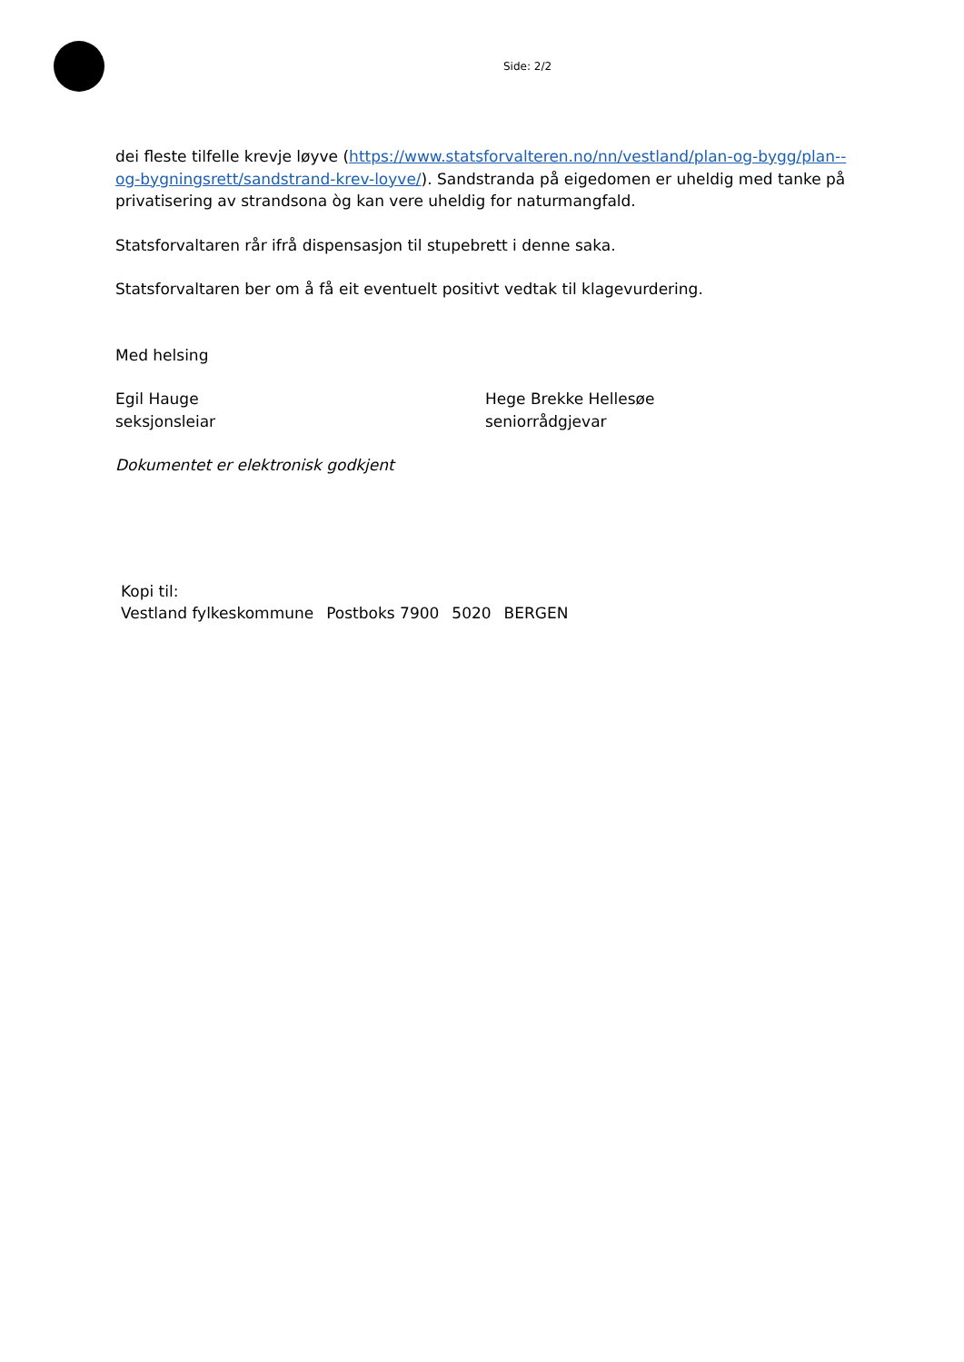Side: 2/2
dei fleste tilfelle krevje løyve (https://www.statsforvalteren.no/nn/vestland/plan-og-bygg/plan--og-bygningsrett/sandstrand-krev-loyve/). Sandstranda på eigedomen er uheldig med tanke på privatisering av strandsona òg kan vere uheldig for naturmangfald.
Statsforvaltaren rår ifrå dispensasjon til stupebrett i denne saka.
Statsforvaltaren ber om å få eit eventuelt positivt vedtak til klagevurdering.
Med helsing
Egil Hauge
seksjonsleiar
Hege Brekke Hellesøe
seniorrådgjevar
Dokumentet er elektronisk godkjent
| Kopi til: | | | |
| Vestland fylkeskommune | Postboks 7900 | 5020 | BERGEN |